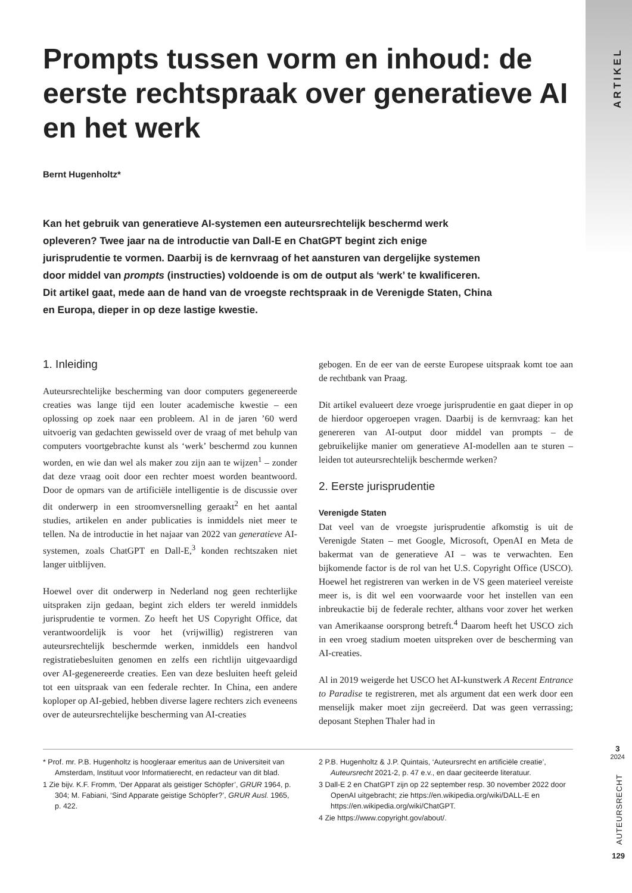ARTIKEL
Prompts tussen vorm en inhoud: de eerste rechtspraak over generatieve AI en het werk
Bernt Hugenholtz*
Kan het gebruik van generatieve AI-systemen een auteursrechtelijk beschermd werk opleveren? Twee jaar na de introductie van Dall-E en ChatGPT begint zich enige jurisprudentie te vormen. Daarbij is de kernvraag of het aansturen van dergelijke systemen door middel van prompts (instructies) voldoende is om de output als ‘werk’ te kwalificeren. Dit artikel gaat, mede aan de hand van de vroegste rechtspraak in de Verenigde Staten, China en Europa, dieper in op deze lastige kwestie.
1. Inleiding
Auteursrechtelijke bescherming van door computers gegenereerde creaties was lange tijd een louter academische kwestie – een oplossing op zoek naar een probleem. Al in de jaren ’60 werd uitvoerig van gedachten gewisseld over de vraag of met behulp van computers voortgebrachte kunst als ‘werk’ beschermd zou kunnen worden, en wie dan wel als maker zou zijn aan te wijzen<sup>1</sup> – zonder dat deze vraag ooit door een rechter moest worden beantwoord. Door de opmars van de artificiële intelligentie is de discussie over dit onderwerp in een stroomversnelling geraakt<sup>2</sup> en het aantal studies, artikelen en ander publicaties is inmiddels niet meer te tellen. Na de introductie in het najaar van 2022 van generatieve AI-systemen, zoals ChatGPT en Dall-E,<sup>3</sup> konden rechtszaken niet langer uitblijven.
Hoewel over dit onderwerp in Nederland nog geen rechterlijke uitspraken zijn gedaan, begint zich elders ter wereld inmiddels jurisprudentie te vormen. Zo heeft het US Copyright Office, dat verantwoordelijk is voor het (vrijwillig) registreren van auteursrechtelijk beschermde werken, inmiddels een handvol registratiebesluiten genomen en zelfs een richtlijn uitgevaardigd over AI-gegenereerde creaties. Een van deze besluiten heeft geleid tot een uitspraak van een federale rechter. In China, een andere koploper op AI-gebied, hebben diverse lagere rechters zich eveneens over de auteursrechtelijke bescherming van AI-creaties
gebogen. En de eer van de eerste Europese uitspraak komt toe aan de rechtbank van Praag.
Dit artikel evalueert deze vroege jurisprudentie en gaat dieper in op de hierdoor opgeroepen vragen. Daarbij is de kernvraag: kan het genereren van AI-output door middel van prompts – de gebruikelijke manier om generatieve AI-modellen aan te sturen – leiden tot auteursrechtelijk beschermde werken?
2. Eerste jurisprudentie
Verenigde Staten
Dat veel van de vroegste jurisprudentie afkomstig is uit de Verenigde Staten – met Google, Microsoft, OpenAI en Meta de bakermat van de generatieve AI – was te verwachten. Een bijkomende factor is de rol van het U.S. Copyright Office (USCO). Hoewel het registreren van werken in de VS geen materieel vereiste meer is, is dit wel een voorwaarde voor het instellen van een inbreukactie bij de federale rechter, althans voor zover het werken van Amerikaanse oorsprong betreft.<sup>4</sup> Daarom heeft het USCO zich in een vroeg stadium moeten uitspreken over de bescherming van AI-creaties.
Al in 2019 weigerde het USCO het AI-kunstwerk A Recent Entrance to Paradise te registreren, met als argument dat een werk door een menselijk maker moet zijn gecreëerd. Dat was geen verrassing; deposant Stephen Thaler had in
* Prof. mr. P.B. Hugenholtz is hoogleraar emeritus aan de Universiteit van Amsterdam, Instituut voor Informatierecht, en redacteur van dit blad.
1 Zie bijv. K.F. Fromm, ‘Der Apparat als geistiger Schöpfer’, GRUR 1964, p. 304; M. Fabiani, ‘Sind Apparate geistige Schöpfer?’, GRUR Ausl. 1965, p. 422.
2 P.B. Hugenholtz & J.P. Quintais, ‘Auteursrecht en artificiële creatie’, Auteursrecht 2021-2, p. 47 e.v., en daar geciteerde literatuur.
3 Dall-E 2 en ChatGPT zijn op 22 september resp. 30 november 2022 door OpenAI uitgebracht; zie https://en.wikipedia.org/wiki/DALL-E en https://en.wikipedia.org/wiki/ChatGPT.
4 Zie https://www.copyright.gov/about/.
3
2024
AUTEURSRECHT
129